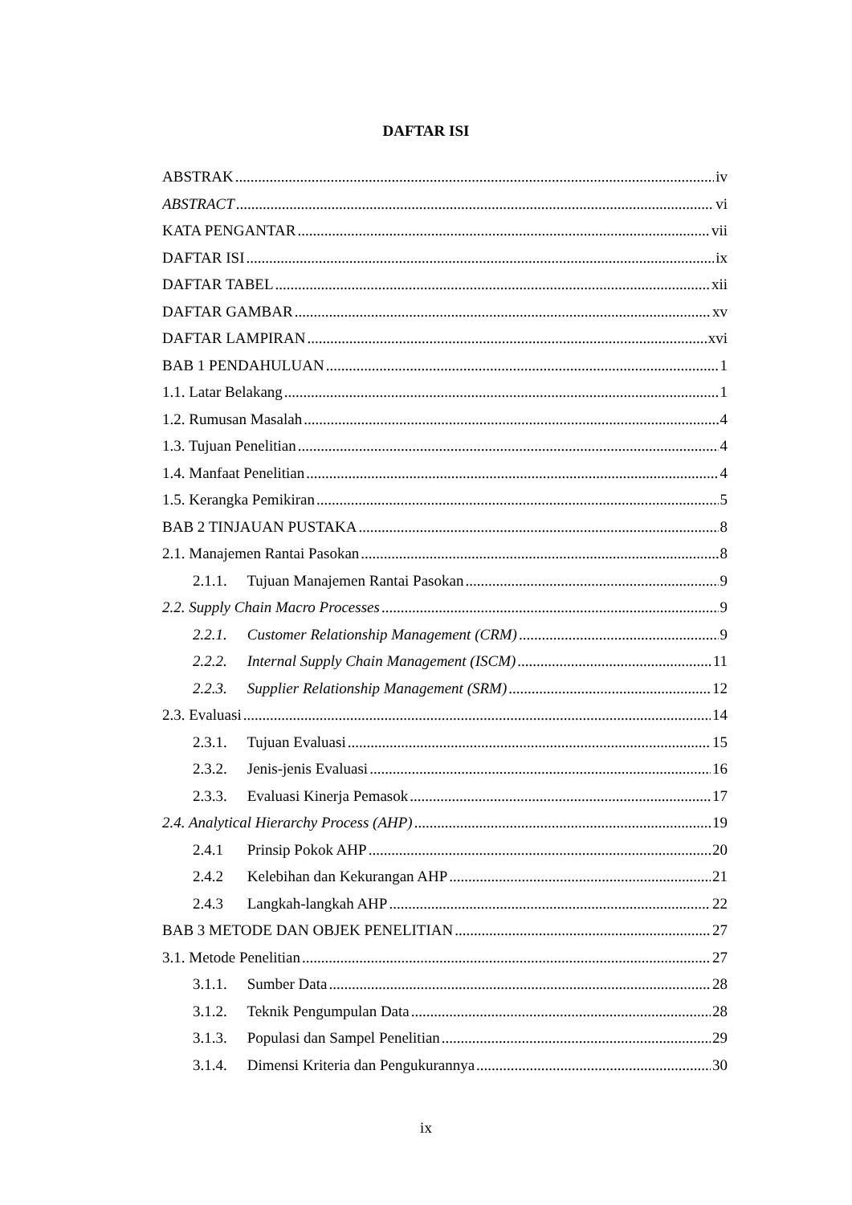DAFTAR ISI
ABSTRAK iv
ABSTRACT vi
KATA PENGANTAR vii
DAFTAR ISI ix
DAFTAR TABEL xii
DAFTAR GAMBAR xv
DAFTAR LAMPIRAN xvi
BAB 1 PENDAHULUAN 1
1.1. Latar Belakang 1
1.2. Rumusan Masalah 4
1.3. Tujuan Penelitian 4
1.4. Manfaat Penelitian 4
1.5. Kerangka Pemikiran 5
BAB 2 TINJAUAN PUSTAKA 8
2.1. Manajemen Rantai Pasokan 8
2.1.1. Tujuan Manajemen Rantai Pasokan 9
2.2. Supply Chain Macro Processes 9
2.2.1. Customer Relationship Management (CRM) 9
2.2.2. Internal Supply Chain Management (ISCM) 11
2.2.3. Supplier Relationship Management (SRM) 12
2.3. Evaluasi 14
2.3.1. Tujuan Evaluasi 15
2.3.2. Jenis-jenis Evaluasi 16
2.3.3. Evaluasi Kinerja Pemasok 17
2.4. Analytical Hierarchy Process (AHP) 19
2.4.1 Prinsip Pokok AHP 20
2.4.2 Kelebihan dan Kekurangan AHP 21
2.4.3 Langkah-langkah AHP 22
BAB 3 METODE DAN OBJEK PENELITIAN 27
3.1. Metode Penelitian 27
3.1.1. Sumber Data 28
3.1.2. Teknik Pengumpulan Data 28
3.1.3. Populasi dan Sampel Penelitian 29
3.1.4. Dimensi Kriteria dan Pengukurannya 30
ix